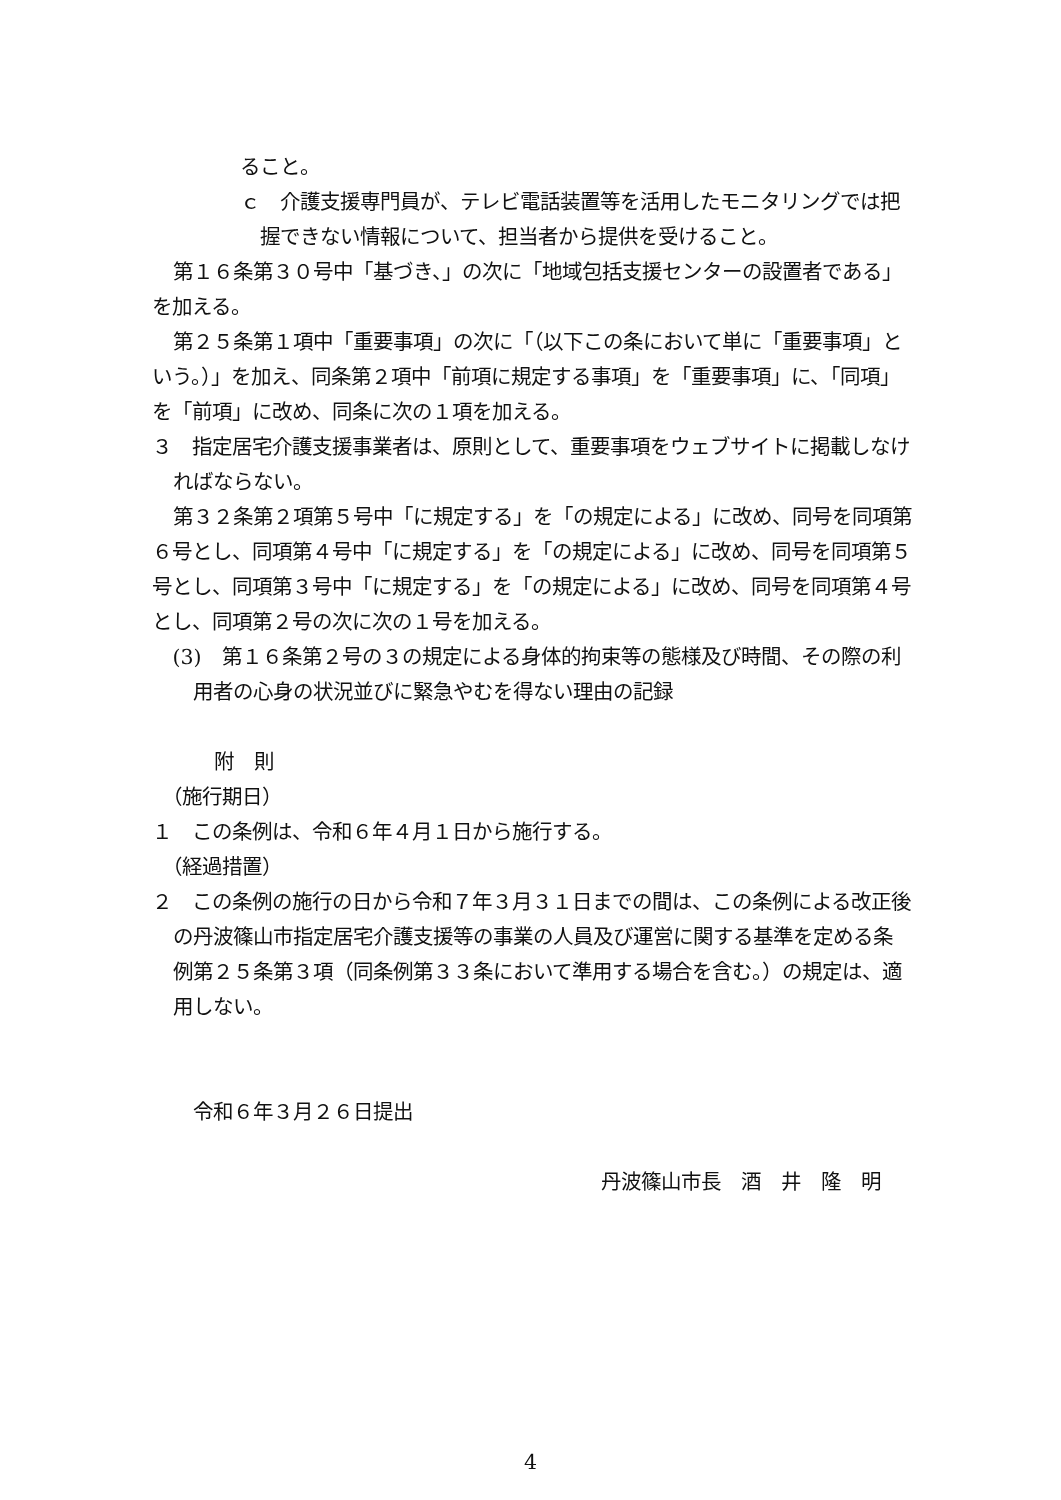ること。
ｃ　介護支援専門員が、テレビ電話装置等を活用したモニタリングでは把握できない情報について、担当者から提供を受けること。
第１６条第３０号中「基づき、」の次に「地域包括支援センターの設置者である」を加える。
第２５条第１項中「重要事項」の次に「（以下この条において単に「重要事項」という。）」を加え、同条第２項中「前項に規定する事項」を「重要事項」に、「同項」を「前項」に改め、同条に次の１項を加える。
３　指定居宅介護支援事業者は、原則として、重要事項をウェブサイトに掲載しなければならない。
第３２条第２項第５号中「に規定する」を「の規定による」に改め、同号を同項第６号とし、同項第４号中「に規定する」を「の規定による」に改め、同号を同項第５号とし、同項第３号中「に規定する」を「の規定による」に改め、同号を同項第４号とし、同項第２号の次に次の１号を加える。
(3)　第１６条第２号の３の規定による身体的拘束等の態様及び時間、その際の利用者の心身の状況並びに緊急やむを得ない理由の記録
附　則
（施行期日）
１　この条例は、令和６年４月１日から施行する。
（経過措置）
２　この条例の施行の日から令和７年３月３１日までの間は、この条例による改正後の丹波篠山市指定居宅介護支援等の事業の人員及び運営に関する基準を定める条例第２５条第３項（同条例第３３条において準用する場合を含む。）の規定は、適用しない。
令和６年３月２６日提出
丹波篠山市長　酒　井　隆　明
4